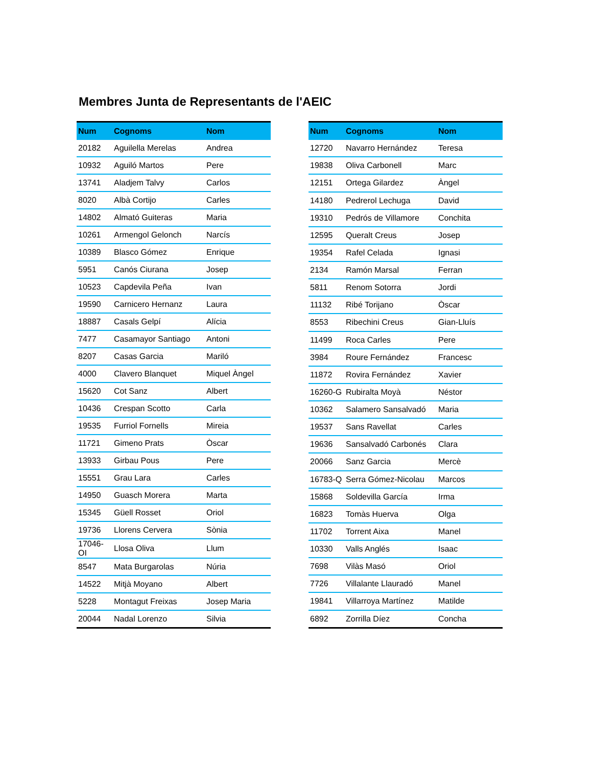Membres Junta de Representants de l'AEIC
| Num | Cognoms | Nom |
| --- | --- | --- |
| 20182 | Aguilella Merelas | Andrea |
| 10932 | Aguiló Martos | Pere |
| 13741 | Aladjem Talvy | Carlos |
| 8020 | Albà Cortijo | Carles |
| 14802 | Almató Guiteras | Maria |
| 10261 | Armengol Gelonch | Narcís |
| 10389 | Blasco Gómez | Enrique |
| 5951 | Canós Ciurana | Josep |
| 10523 | Capdevila Peña | Ivan |
| 19590 | Carnicero Hernanz | Laura |
| 18887 | Casals Gelpí | Alícia |
| 7477 | Casamayor Santiago | Antoni |
| 8207 | Casas Garcia | Mariló |
| 4000 | Clavero Blanquet | Miquel Àngel |
| 15620 | Cot Sanz | Albert |
| 10436 | Crespan Scotto | Carla |
| 19535 | Furriol Fornells | Mireia |
| 11721 | Gimeno Prats | Òscar |
| 13933 | Girbau Pous | Pere |
| 15551 | Grau Lara | Carles |
| 14950 | Guasch Morera | Marta |
| 15345 | Güell Rosset | Oriol |
| 19736 | Llorens Cervera | Sònia |
| 17046-OI | Llosa Oliva | Llum |
| 8547 | Mata Burgarolas | Núria |
| 14522 | Mitjà Moyano | Albert |
| 5228 | Montagut Freixas | Josep Maria |
| 20044 | Nadal Lorenzo | Silvia |
| Num | Cognoms | Nom |
| --- | --- | --- |
| 12720 | Navarro Hernández | Teresa |
| 19838 | Oliva Carbonell | Marc |
| 12151 | Ortega Gilardez | Àngel |
| 14180 | Pedrerol Lechuga | David |
| 19310 | Pedrós de Villamore | Conchita |
| 12595 | Queralt Creus | Josep |
| 19354 | Rafel Celada | Ignasi |
| 2134 | Ramón Marsal | Ferran |
| 5811 | Renom Sotorra | Jordi |
| 11132 | Ribé Torijano | Òscar |
| 8553 | Ribechini Creus | Gian-Lluís |
| 11499 | Roca Carles | Pere |
| 3984 | Roure Fernández | Francesc |
| 11872 | Rovira Fernández | Xavier |
| 16260-G | Rubiralta Moyà | Néstor |
| 10362 | Salamero Sansalvadó | Maria |
| 19537 | Sans Ravellat | Carles |
| 19636 | Sansalvadó Carbonés | Clara |
| 20066 | Sanz Garcia | Mercè |
| 16783-Q | Serra Gómez-Nicolau | Marcos |
| 15868 | Soldevilla García | Irma |
| 16823 | Tomàs Huerva | Olga |
| 11702 | Torrent Aixa | Manel |
| 10330 | Valls Anglés | Isaac |
| 7698 | Vilàs Masó | Oriol |
| 7726 | Villalante Llauradó | Manel |
| 19841 | Villarroya Martínez | Matilde |
| 6892 | Zorrilla Díez | Concha |